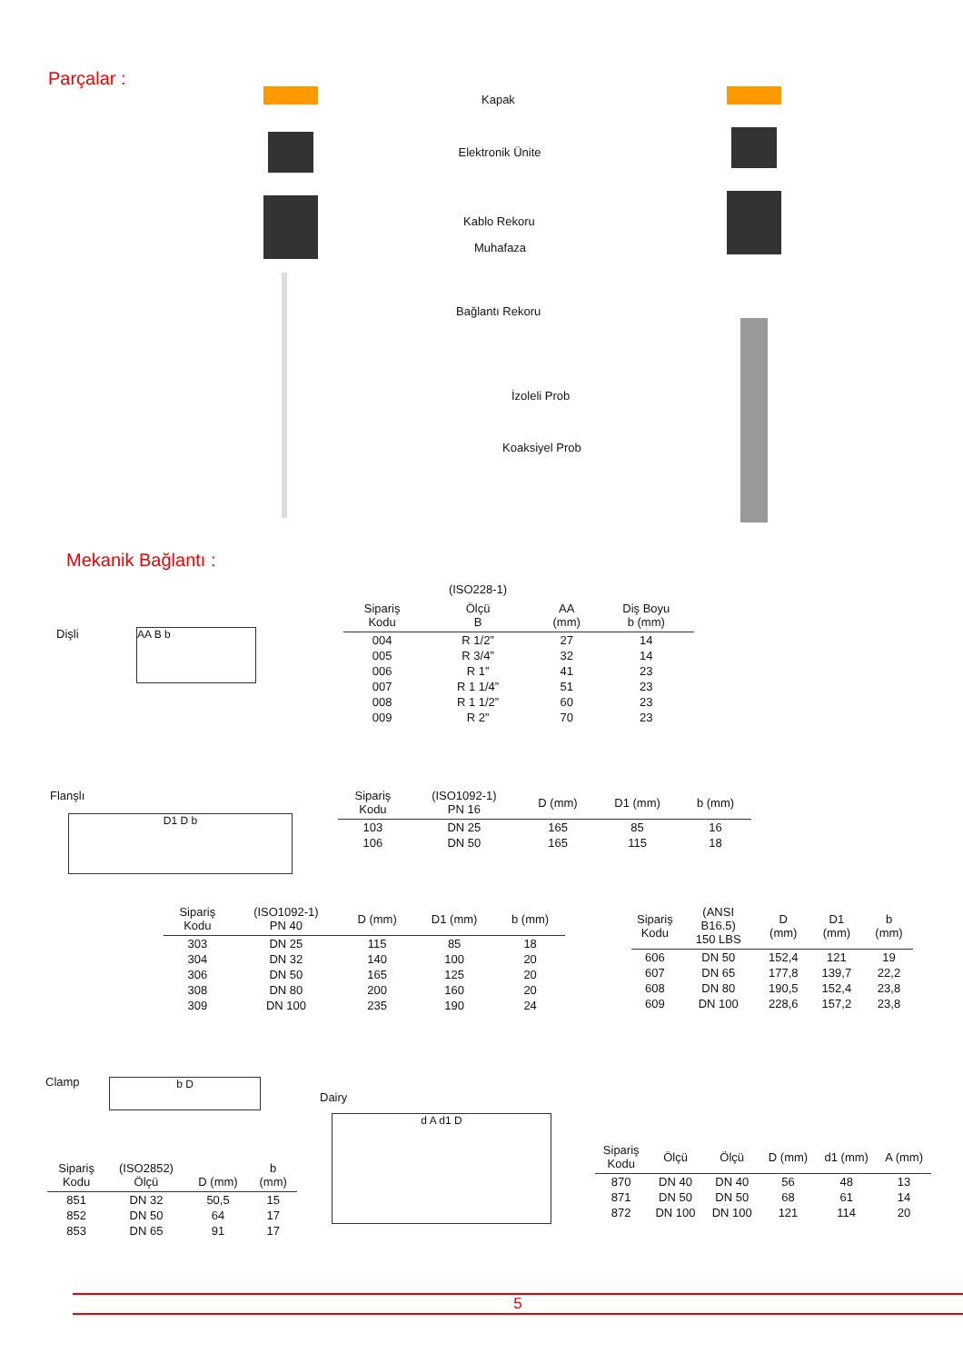Parçalar :
Kapak
Elektronik Ünite
Kablo Rekoru
Muhafaza
Bağlantı Rekoru
İzoleli Prob
Koaksiyel Prob
Mekanik Bağlantı :
Dişli AA B b
| | (ISO228-1) | | |
| --- | --- | --- | --- |
| Sipariş Kodu | Ölçü B | AA (mm) | Diş Boyu b (mm) |
| 004 | R 1/2” | 27 | 14 |
| 005 | R 3/4” | 32 | 14 |
| 006 | R 1” | 41 | 23 |
| 007 | R 1 1/4” | 51 | 23 |
| 008 | R 1 1/2” | 60 | 23 |
| 009 | R 2” | 70 | 23 |
Flanşlı
D1 D b
| Sipariş Kodu | (ISO1092-1) PN 16 | D (mm) | D1 (mm) | b (mm) |
| --- | --- | --- | --- | --- |
| 103 | DN 25 | 165 | 85 | 16 |
| 106 | DN 50 | 165 | 115 | 18 |
| Sipariş Kodu | (ISO1092-1) PN 40 | D (mm) | D1 (mm) | b (mm) |
| --- | --- | --- | --- | --- |
| 303 | DN 25 | 115 | 85 | 18 |
| 304 | DN 32 | 140 | 100 | 20 |
| 306 | DN 50 | 165 | 125 | 20 |
| 308 | DN 80 | 200 | 160 | 20 |
| 309 | DN 100 | 235 | 190 | 24 |
| Sipariş Kodu | (ANSI B16.5) 150 LBS | D (mm) | D1 (mm) | b (mm) |
| --- | --- | --- | --- | --- |
| 606 | DN 50 | 152,4 | 121 | 19 |
| 607 | DN 65 | 177,8 | 139,7 | 22,2 |
| 608 | DN 80 | 190,5 | 152,4 | 23,8 |
| 609 | DN 100 | 228,6 | 157,2 | 23,8 |
Clamp b D
Dairy
d A d1 D
| Sipariş Kodu | (ISO2852) Ölçü | D (mm) | b (mm) |
| --- | --- | --- | --- |
| 851 | DN 32 | 50,5 | 15 |
| 852 | DN 50 | 64 | 17 |
| 853 | DN 65 | 91 | 17 |
| Sipariş Kodu | Ölçü | Ölçü | D (mm) | d1 (mm) | A (mm) |
| --- | --- | --- | --- | --- | --- |
| 870 | DN 40 | DN 40 | 56 | 48 | 13 |
| 871 | DN 50 | DN 50 | 68 | 61 | 14 |
| 872 | DN 100 | DN 100 | 121 | 114 | 20 |
5